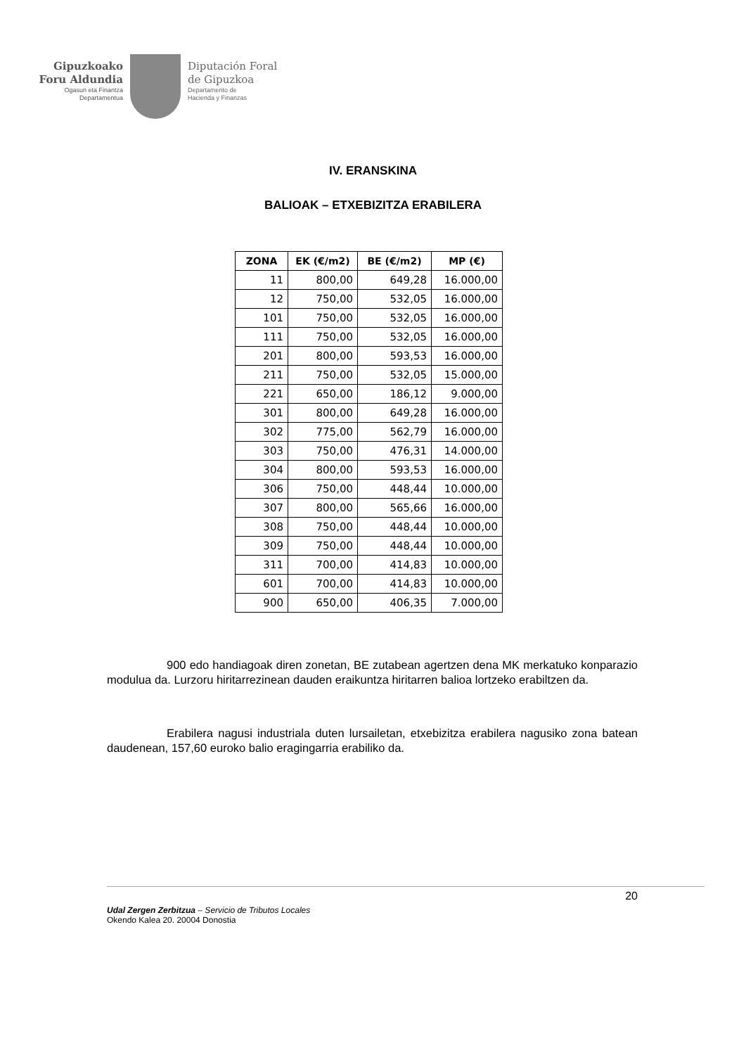Gipuzkoako
Foru Aldundia
Ogasun eta Finantza
Departamentua
Diputación Foral
de Gipuzkoa
Departamento de
Hacienda y Finanzas
IV. ERANSKINA
BALIOAK – ETXEBIZITZA ERABILERA
| ZONA | EK (€/m2) | BE (€/m2) | MP (€) |
| --- | --- | --- | --- |
| 11 | 800,00 | 649,28 | 16.000,00 |
| 12 | 750,00 | 532,05 | 16.000,00 |
| 101 | 750,00 | 532,05 | 16.000,00 |
| 111 | 750,00 | 532,05 | 16.000,00 |
| 201 | 800,00 | 593,53 | 16.000,00 |
| 211 | 750,00 | 532,05 | 15.000,00 |
| 221 | 650,00 | 186,12 | 9.000,00 |
| 301 | 800,00 | 649,28 | 16.000,00 |
| 302 | 775,00 | 562,79 | 16.000,00 |
| 303 | 750,00 | 476,31 | 14.000,00 |
| 304 | 800,00 | 593,53 | 16.000,00 |
| 306 | 750,00 | 448,44 | 10.000,00 |
| 307 | 800,00 | 565,66 | 16.000,00 |
| 308 | 750,00 | 448,44 | 10.000,00 |
| 309 | 750,00 | 448,44 | 10.000,00 |
| 311 | 700,00 | 414,83 | 10.000,00 |
| 601 | 700,00 | 414,83 | 10.000,00 |
| 900 | 650,00 | 406,35 | 7.000,00 |
900 edo handiagoak diren zonetan, BE zutabean agertzen dena MK merkatuko konparazio modulua da. Lurzoru hiritarrezinean dauden eraikuntza hiritarren balioa lortzeko erabiltzen da.
Erabilera nagusi industriala duten lursailetan, etxebizitza erabilera nagusiko zona batean daudenean, 157,60 euroko balio eragingarria erabiliko da.
20
Udal Zergen Zerbitzua – Servicio de Tributos Locales
Okendo Kalea 20. 20004 Donostia